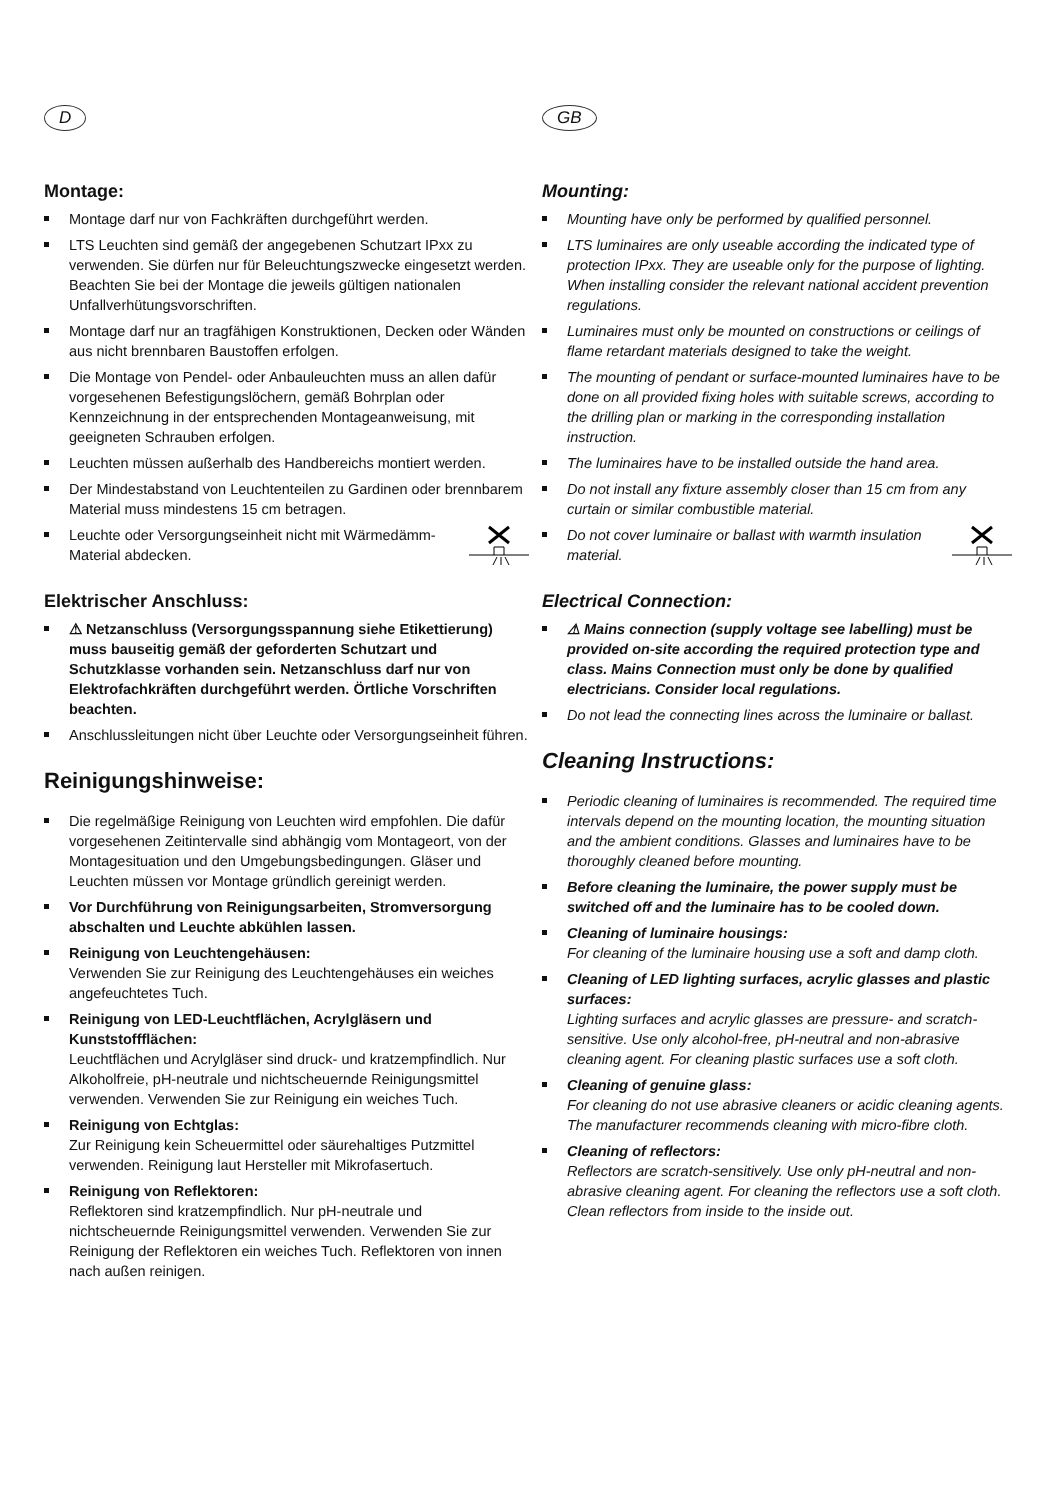D
Montage:
Montage darf nur von Fachkräften durchgeführt werden.
LTS Leuchten sind gemäß der angegebenen Schutzart IPxx zu verwenden. Sie dürfen nur für Beleuchtungszwecke eingesetzt werden. Beachten Sie bei der Montage die jeweils gültigen nationalen Unfallverhütungsvorschriften.
Montage darf nur an tragfähigen Konstruktionen, Decken oder Wänden aus nicht brennbaren Baustoffen erfolgen.
Die Montage von Pendel- oder Anbauleuchten muss an allen dafür vorgesehenen Befestigungslöchern, gemäß Bohrplan oder Kennzeichnung in der entsprechenden Montageanweisung, mit geeigneten Schrauben erfolgen.
Leuchten müssen außerhalb des Handbereichs montiert werden.
Der Mindestabstand von Leuchtenteilen zu Gardinen oder brennbarem Material muss mindestens 15 cm betragen.
Leuchte oder Versorgungseinheit nicht mit Wärmedämm-Material abdecken.
Elektrischer Anschluss:
⚠ Netzanschluss (Versorgungsspannung siehe Etikettierung) muss bauseitig gemäß der geforderten Schutzart und Schutzklasse vorhanden sein. Netzanschluss darf nur von Elektrofachkräften durchgeführt werden. Örtliche Vorschriften beachten.
Anschlussleitungen nicht über Leuchte oder Versorgungseinheit führen.
Reinigungshinweise:
Die regelmäßige Reinigung von Leuchten wird empfohlen. Die dafür vorgesehenen Zeitintervalle sind abhängig vom Montageort, von der Montagesituation und den Umgebungsbedingungen. Gläser und Leuchten müssen vor Montage gründlich gereinigt werden.
Vor Durchführung von Reinigungsarbeiten, Stromversorgung abschalten und Leuchte abkühlen lassen.
Reinigung von Leuchtengehäusen:
Verwenden Sie zur Reinigung des Leuchtengehäuses ein weiches angefeuchtetes Tuch.
Reinigung von LED-Leuchtflächen, Acrylgläsern und Kunststoffflächen:
Leuchtflächen und Acrylgläser sind druck- und kratzempfindlich. Nur Alkoholfreie, pH-neutrale und nichtscheuernde Reinigungsmittel verwenden. Verwenden Sie zur Reinigung ein weiches Tuch.
Reinigung von Echtglas:
Zur Reinigung kein Scheuermittel oder säurehaltiges Putzmittel verwenden. Reinigung laut Hersteller mit Mikrofasertuch.
Reinigung von Reflektoren:
Reflektoren sind kratzempfindlich. Nur pH-neutrale und nichtscheuernde Reinigungsmittel verwenden. Verwenden Sie zur Reinigung der Reflektoren ein weiches Tuch. Reflektoren von innen nach außen reinigen.
GB
Mounting:
Mounting have only be performed by qualified personnel.
LTS luminaires are only useable according the indicated type of protection IPxx. They are useable only for the purpose of lighting. When installing consider the relevant national accident prevention regulations.
Luminaires must only be mounted on constructions or ceilings of flame retardant materials designed to take the weight.
The mounting of pendant or surface-mounted luminaires have to be done on all provided fixing holes with suitable screws, according to the drilling plan or marking in the corresponding installation instruction.
The luminaires have to be installed outside the hand area.
Do not install any fixture assembly closer than 15 cm from any curtain or similar combustible material.
Do not cover luminaire or ballast with warmth insulation material.
Electrical Connection:
⚠ Mains connection (supply voltage see labelling) must be provided on-site according the required protection type and class. Mains Connection must only be done by qualified electricians. Consider local regulations.
Do not lead the connecting lines across the luminaire or ballast.
Cleaning Instructions:
Periodic cleaning of luminaires is recommended. The required time intervals depend on the mounting location, the mounting situation and the ambient conditions. Glasses and luminaires have to be thoroughly cleaned before mounting.
Before cleaning the luminaire, the power supply must be switched off and the luminaire has to be cooled down.
Cleaning of luminaire housings:
For cleaning of the luminaire housing use a soft and damp cloth.
Cleaning of LED lighting surfaces, acrylic glasses and plastic surfaces:
Lighting surfaces and acrylic glasses are pressure- and scratch-sensitive. Use only alcohol-free, pH-neutral and non-abrasive cleaning agent. For cleaning plastic surfaces use a soft cloth.
Cleaning of genuine glass:
For cleaning do not use abrasive cleaners or acidic cleaning agents. The manufacturer recommends cleaning with micro-fibre cloth.
Cleaning of reflectors:
Reflectors are scratch-sensitively. Use only pH-neutral and non-abrasive cleaning agent. For cleaning the reflectors use a soft cloth. Clean reflectors from inside to the inside out.